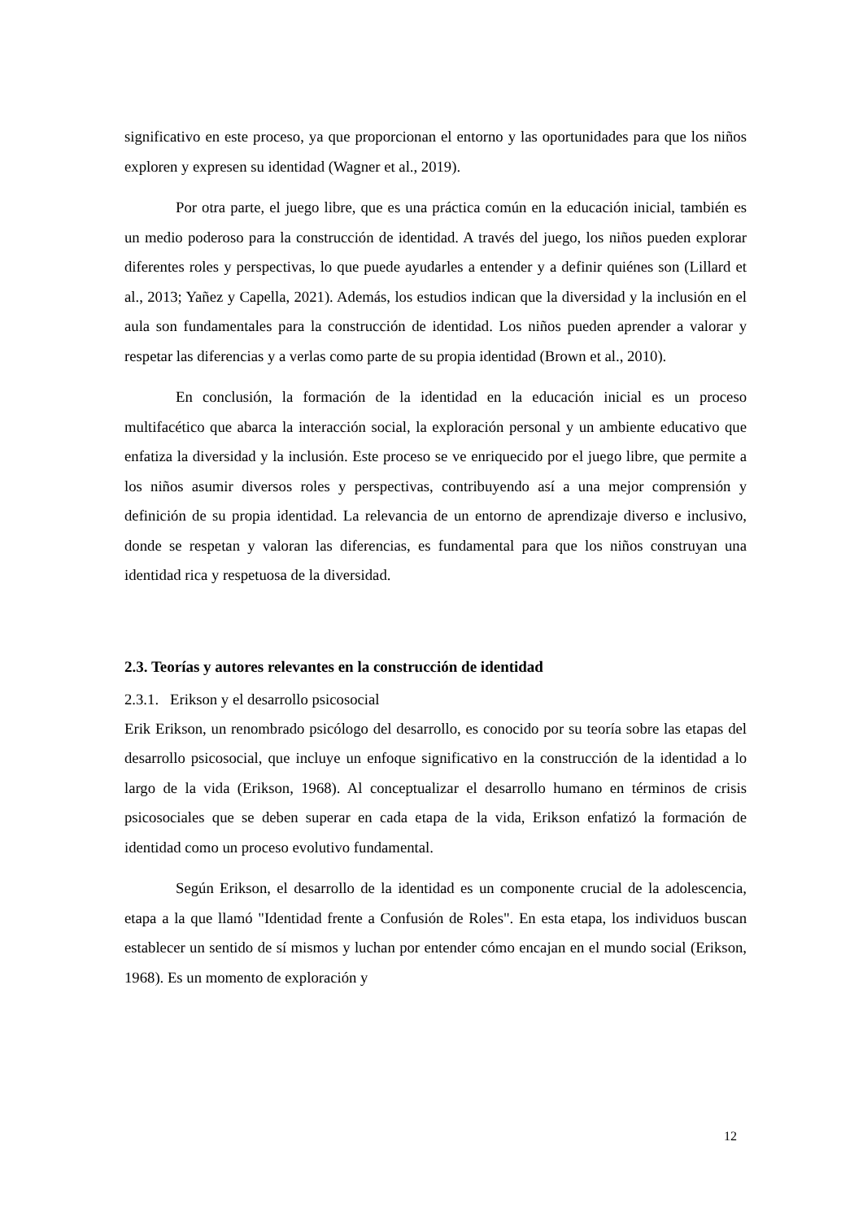significativo en este proceso, ya que proporcionan el entorno y las oportunidades para que los niños exploren y expresen su identidad (Wagner et al., 2019).
Por otra parte, el juego libre, que es una práctica común en la educación inicial, también es un medio poderoso para la construcción de identidad. A través del juego, los niños pueden explorar diferentes roles y perspectivas, lo que puede ayudarles a entender y a definir quiénes son (Lillard et al., 2013; Yañez y Capella, 2021). Además, los estudios indican que la diversidad y la inclusión en el aula son fundamentales para la construcción de identidad. Los niños pueden aprender a valorar y respetar las diferencias y a verlas como parte de su propia identidad (Brown et al., 2010).
En conclusión, la formación de la identidad en la educación inicial es un proceso multifacético que abarca la interacción social, la exploración personal y un ambiente educativo que enfatiza la diversidad y la inclusión. Este proceso se ve enriquecido por el juego libre, que permite a los niños asumir diversos roles y perspectivas, contribuyendo así a una mejor comprensión y definición de su propia identidad. La relevancia de un entorno de aprendizaje diverso e inclusivo, donde se respetan y valoran las diferencias, es fundamental para que los niños construyan una identidad rica y respetuosa de la diversidad.
2.3. Teorías y autores relevantes en la construcción de identidad
2.3.1. Erikson y el desarrollo psicosocial
Erik Erikson, un renombrado psicólogo del desarrollo, es conocido por su teoría sobre las etapas del desarrollo psicosocial, que incluye un enfoque significativo en la construcción de la identidad a lo largo de la vida (Erikson, 1968). Al conceptualizar el desarrollo humano en términos de crisis psicosociales que se deben superar en cada etapa de la vida, Erikson enfatizó la formación de identidad como un proceso evolutivo fundamental.
Según Erikson, el desarrollo de la identidad es un componente crucial de la adolescencia, etapa a la que llamó "Identidad frente a Confusión de Roles". En esta etapa, los individuos buscan establecer un sentido de sí mismos y luchan por entender cómo encajan en el mundo social (Erikson, 1968). Es un momento de exploración y
12